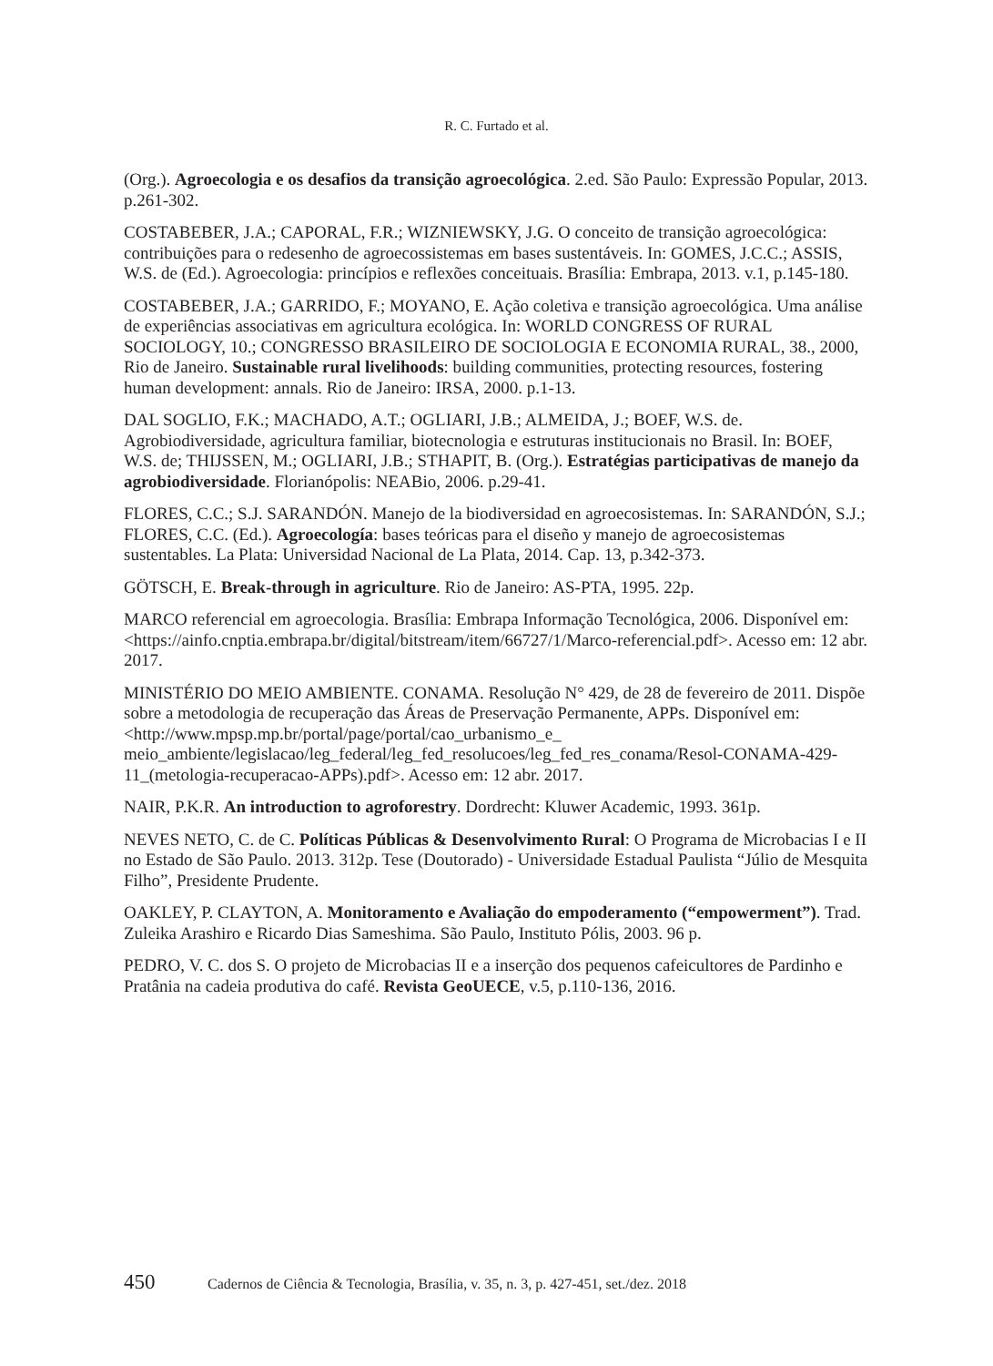R. C. Furtado et al.
(Org.). Agroecologia e os desafios da transição agroecológica. 2.ed. São Paulo: Expressão Popular, 2013. p.261-302.
COSTABEBER, J.A.; CAPORAL, F.R.; WIZNIEWSKY, J.G. O conceito de transição agroecológica: contribuições para o redesenho de agroecossistemas em bases sustentáveis. In: GOMES, J.C.C.; ASSIS, W.S. de (Ed.). Agroecologia: princípios e reflexões conceituais. Brasília: Embrapa, 2013. v.1, p.145-180.
COSTABEBER, J.A.; GARRIDO, F.; MOYANO, E. Ação coletiva e transição agroecológica. Uma análise de experiências associativas em agricultura ecológica. In: WORLD CONGRESS OF RURAL SOCIOLOGY, 10.; CONGRESSO BRASILEIRO DE SOCIOLOGIA E ECONOMIA RURAL, 38., 2000, Rio de Janeiro. Sustainable rural livelihoods: building communities, protecting resources, fostering human development: annals. Rio de Janeiro: IRSA, 2000. p.1-13.
DAL SOGLIO, F.K.; MACHADO, A.T.; OGLIARI, J.B.; ALMEIDA, J.; BOEF, W.S. de. Agrobiodiversidade, agricultura familiar, biotecnologia e estruturas institucionais no Brasil. In: BOEF, W.S. de; THIJSSEN, M.; OGLIARI, J.B.; STHAPIT, B. (Org.). Estratégias participativas de manejo da agrobiodiversidade. Florianópolis: NEABio, 2006. p.29-41.
FLORES, C.C.; S.J. SARANDÓN. Manejo de la biodiversidad en agroecosistemas. In: SARANDÓN, S.J.; FLORES, C.C. (Ed.). Agroecología: bases teóricas para el diseño y manejo de agroecosistemas sustentables. La Plata: Universidad Nacional de La Plata, 2014. Cap. 13, p.342-373.
GÖTSCH, E. Break-through in agriculture. Rio de Janeiro: AS-PTA, 1995. 22p.
MARCO referencial em agroecologia. Brasília: Embrapa Informação Tecnológica, 2006. Disponível em: <https://ainfo.cnptia.embrapa.br/digital/bitstream/item/66727/1/Marco-referencial.pdf>. Acesso em: 12 abr. 2017.
MINISTÉRIO DO MEIO AMBIENTE. CONAMA. Resolução N° 429, de 28 de fevereiro de 2011. Dispõe sobre a metodologia de recuperação das Áreas de Preservação Permanente, APPs. Disponível em: <http://www.mpsp.mp.br/portal/page/portal/cao_urbanismo_e_ meio_ambiente/legislacao/leg_federal/leg_fed_resolucoes/leg_fed_res_conama/Resol-CONAMA-429-11_(metologia-recuperacao-APPs).pdf>. Acesso em: 12 abr. 2017.
NAIR, P.K.R. An introduction to agroforestry. Dordrecht: Kluwer Academic, 1993. 361p.
NEVES NETO, C. de C. Políticas Públicas & Desenvolvimento Rural: O Programa de Microbacias I e II no Estado de São Paulo. 2013. 312p. Tese (Doutorado) - Universidade Estadual Paulista “Júlio de Mesquita Filho”, Presidente Prudente.
OAKLEY, P. CLAYTON, A. Monitoramento e Avaliação do empoderamento (“empowerment”). Trad. Zuleika Arashiro e Ricardo Dias Sameshima. São Paulo, Instituto Pólis, 2003. 96 p.
PEDRO, V. C. dos S. O projeto de Microbacias II e a inserção dos pequenos cafeicultores de Pardinho e Pratânia na cadeia produtiva do café. Revista GeoUECE, v.5, p.110-136, 2016.
450 Cadernos de Ciência & Tecnologia, Brasília, v. 35, n. 3, p. 427-451, set./dez. 2018